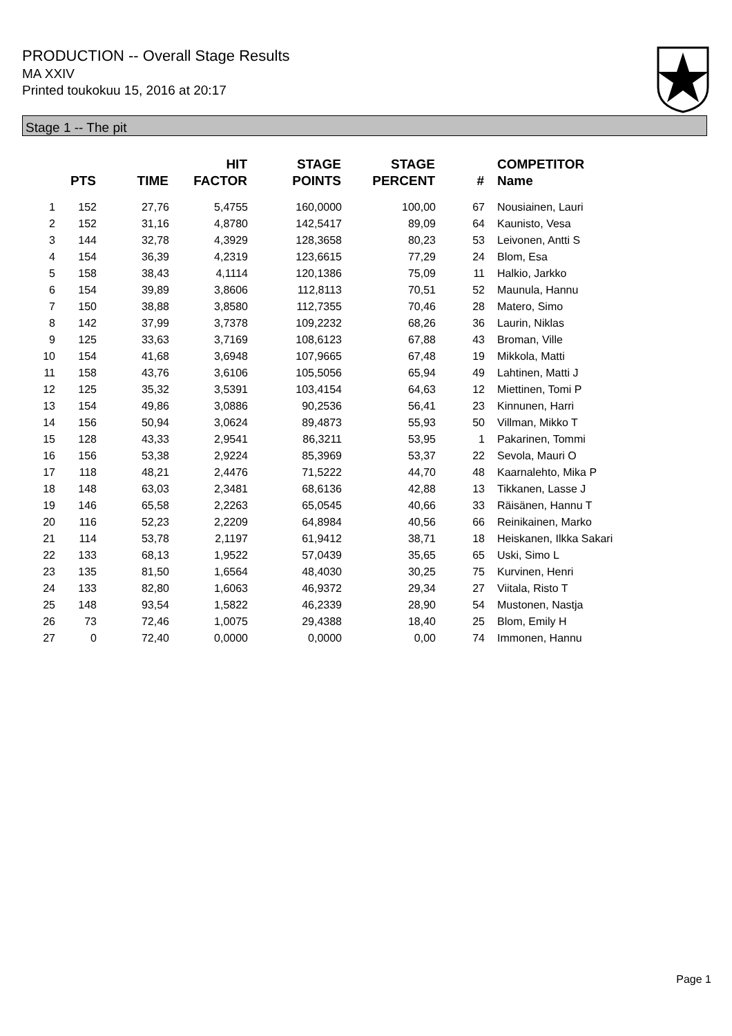PRODUCTION -- Overall Stage Results
MA XXIV
Printed toukokuu 15, 2016 at 20:17
Stage 1 -- The pit
| | PTS | TIME | HIT FACTOR | STAGE POINTS | STAGE PERCENT | # | COMPETITOR Name |
| --- | --- | --- | --- | --- | --- | --- | --- |
| 1 | 152 | 27,76 | 5,4755 | 160,0000 | 100,00 | 67 | Nousiainen, Lauri |
| 2 | 152 | 31,16 | 4,8780 | 142,5417 | 89,09 | 64 | Kaunisto, Vesa |
| 3 | 144 | 32,78 | 4,3929 | 128,3658 | 80,23 | 53 | Leivonen, Antti S |
| 4 | 154 | 36,39 | 4,2319 | 123,6615 | 77,29 | 24 | Blom, Esa |
| 5 | 158 | 38,43 | 4,1114 | 120,1386 | 75,09 | 11 | Halkio, Jarkko |
| 6 | 154 | 39,89 | 3,8606 | 112,8113 | 70,51 | 52 | Maunula, Hannu |
| 7 | 150 | 38,88 | 3,8580 | 112,7355 | 70,46 | 28 | Matero, Simo |
| 8 | 142 | 37,99 | 3,7378 | 109,2232 | 68,26 | 36 | Laurin, Niklas |
| 9 | 125 | 33,63 | 3,7169 | 108,6123 | 67,88 | 43 | Broman, Ville |
| 10 | 154 | 41,68 | 3,6948 | 107,9665 | 67,48 | 19 | Mikkola, Matti |
| 11 | 158 | 43,76 | 3,6106 | 105,5056 | 65,94 | 49 | Lahtinen, Matti J |
| 12 | 125 | 35,32 | 3,5391 | 103,4154 | 64,63 | 12 | Miettinen, Tomi P |
| 13 | 154 | 49,86 | 3,0886 | 90,2536 | 56,41 | 23 | Kinnunen, Harri |
| 14 | 156 | 50,94 | 3,0624 | 89,4873 | 55,93 | 50 | Villman, Mikko T |
| 15 | 128 | 43,33 | 2,9541 | 86,3211 | 53,95 | 1 | Pakarinen, Tommi |
| 16 | 156 | 53,38 | 2,9224 | 85,3969 | 53,37 | 22 | Sevola, Mauri O |
| 17 | 118 | 48,21 | 2,4476 | 71,5222 | 44,70 | 48 | Kaarnalehto, Mika P |
| 18 | 148 | 63,03 | 2,3481 | 68,6136 | 42,88 | 13 | Tikkanen, Lasse J |
| 19 | 146 | 65,58 | 2,2263 | 65,0545 | 40,66 | 33 | Räisänen, Hannu T |
| 20 | 116 | 52,23 | 2,2209 | 64,8984 | 40,56 | 66 | Reinikainen, Marko |
| 21 | 114 | 53,78 | 2,1197 | 61,9412 | 38,71 | 18 | Heiskanen, Ilkka Sakari |
| 22 | 133 | 68,13 | 1,9522 | 57,0439 | 35,65 | 65 | Uski, Simo L |
| 23 | 135 | 81,50 | 1,6564 | 48,4030 | 30,25 | 75 | Kurvinen, Henri |
| 24 | 133 | 82,80 | 1,6063 | 46,9372 | 29,34 | 27 | Viitala, Risto T |
| 25 | 148 | 93,54 | 1,5822 | 46,2339 | 28,90 | 54 | Mustonen, Nastja |
| 26 | 73 | 72,46 | 1,0075 | 29,4388 | 18,40 | 25 | Blom, Emily H |
| 27 | 0 | 72,40 | 0,0000 | 0,0000 | 0,00 | 74 | Immonen, Hannu |
Page 1